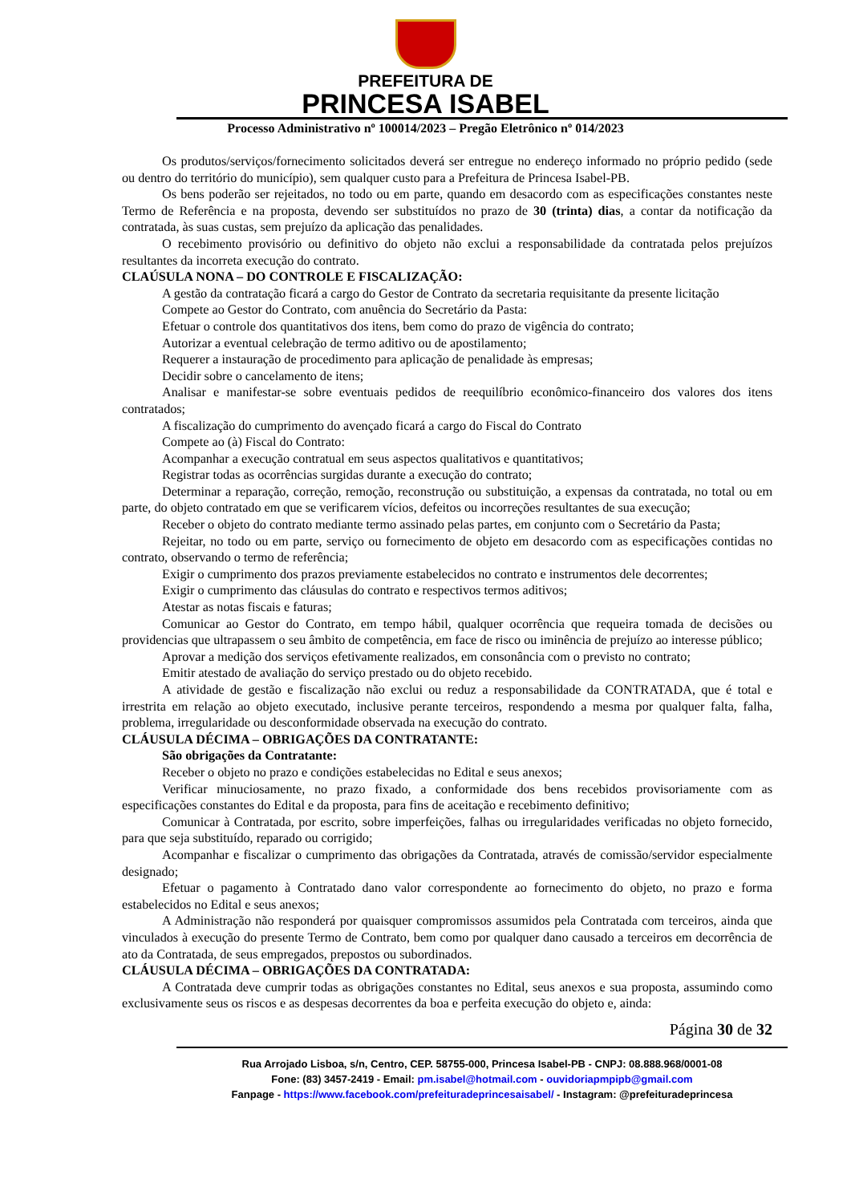PREFEITURA DE
PRINCESA ISABEL
Processo Administrativo nº 100014/2023 – Pregão Eletrônico nº 014/2023
Os produtos/serviços/fornecimento solicitados deverá ser entregue no endereço informado no próprio pedido (sede ou dentro do território do município), sem qualquer custo para a Prefeitura de Princesa Isabel-PB.
Os bens poderão ser rejeitados, no todo ou em parte, quando em desacordo com as especificações constantes neste Termo de Referência e na proposta, devendo ser substituídos no prazo de 30 (trinta) dias, a contar da notificação da contratada, às suas custas, sem prejuízo da aplicação das penalidades.
O recebimento provisório ou definitivo do objeto não exclui a responsabilidade da contratada pelos prejuízos resultantes da incorreta execução do contrato.
CLAÚSULA NONA – DO CONTROLE E FISCALIZAÇÃO:
A gestão da contratação ficará a cargo do Gestor de Contrato da secretaria requisitante da presente licitação
Compete ao Gestor do Contrato, com anuência do Secretário da Pasta:
Efetuar o controle dos quantitativos dos itens, bem como do prazo de vigência do contrato;
Autorizar a eventual celebração de termo aditivo ou de apostilamento;
Requerer a instauração de procedimento para aplicação de penalidade às empresas;
Decidir sobre o cancelamento de itens;
Analisar e manifestar-se sobre eventuais pedidos de reequilíbrio econômico-financeiro dos valores dos itens contratados;
A fiscalização do cumprimento do avençado ficará a cargo do Fiscal do Contrato
Compete ao (à) Fiscal do Contrato:
Acompanhar a execução contratual em seus aspectos qualitativos e quantitativos;
Registrar todas as ocorrências surgidas durante a execução do contrato;
Determinar a reparação, correção, remoção, reconstrução ou substituição, a expensas da contratada, no total ou em parte, do objeto contratado em que se verificarem vícios, defeitos ou incorreções resultantes de sua execução;
Receber o objeto do contrato mediante termo assinado pelas partes, em conjunto com o Secretário da Pasta;
Rejeitar, no todo ou em parte, serviço ou fornecimento de objeto em desacordo com as especificações contidas no contrato, observando o termo de referência;
Exigir o cumprimento dos prazos previamente estabelecidos no contrato e instrumentos dele decorrentes;
Exigir o cumprimento das cláusulas do contrato e respectivos termos aditivos;
Atestar as notas fiscais e faturas;
Comunicar ao Gestor do Contrato, em tempo hábil, qualquer ocorrência que requeira tomada de decisões ou providencias que ultrapassem o seu âmbito de competência, em face de risco ou iminência de prejuízo ao interesse público;
Aprovar a medição dos serviços efetivamente realizados, em consonância com o previsto no contrato;
Emitir atestado de avaliação do serviço prestado ou do objeto recebido.
A atividade de gestão e fiscalização não exclui ou reduz a responsabilidade da CONTRATADA, que é total e irrestrita em relação ao objeto executado, inclusive perante terceiros, respondendo a mesma por qualquer falta, falha, problema, irregularidade ou desconformidade observada na execução do contrato.
CLÁUSULA DÉCIMA – OBRIGAÇÕES DA CONTRATANTE:
São obrigações da Contratante:
Receber o objeto no prazo e condições estabelecidas no Edital e seus anexos;
Verificar minuciosamente, no prazo fixado, a conformidade dos bens recebidos provisoriamente com as especificações constantes do Edital e da proposta, para fins de aceitação e recebimento definitivo;
Comunicar à Contratada, por escrito, sobre imperfeições, falhas ou irregularidades verificadas no objeto fornecido, para que seja substituído, reparado ou corrigido;
Acompanhar e fiscalizar o cumprimento das obrigações da Contratada, através de comissão/servidor especialmente designado;
Efetuar o pagamento à Contratado dano valor correspondente ao fornecimento do objeto, no prazo e forma estabelecidos no Edital e seus anexos;
A Administração não responderá por quaisquer compromissos assumidos pela Contratada com terceiros, ainda que vinculados à execução do presente Termo de Contrato, bem como por qualquer dano causado a terceiros em decorrência de ato da Contratada, de seus empregados, prepostos ou subordinados.
CLÁUSULA DÉCIMA – OBRIGAÇÕES DA CONTRATADA:
A Contratada deve cumprir todas as obrigações constantes no Edital, seus anexos e sua proposta, assumindo como exclusivamente seus os riscos e as despesas decorrentes da boa e perfeita execução do objeto e, ainda:
Página 30 de 32
Rua Arrojado Lisboa, s/n, Centro, CEP. 58755-000, Princesa Isabel-PB - CNPJ: 08.888.968/0001-08
Fone: (83) 3457-2419 - Email: pm.isabel@hotmail.com - ouvidoriapmpipb@gmail.com
Fanpage - https://www.facebook.com/prefeituradeprincesaisabel/ - Instagram: @prefeituradeprincesa